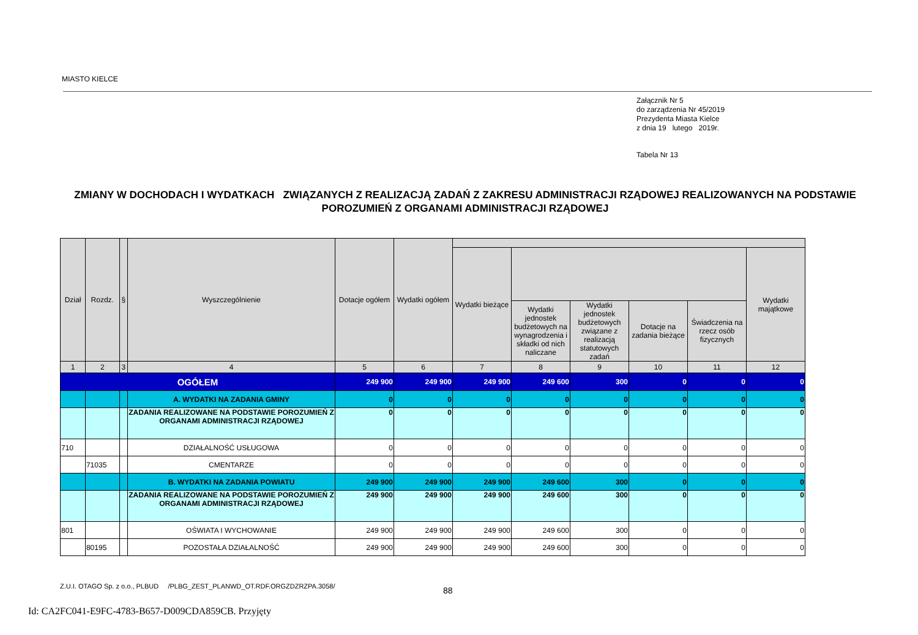MIASTO KIELCE
Załącznik Nr 5
do zarządzenia Nr 45/2019
Prezydenta Miasta Kielce
z dnia 19 lutego 2019r.
Tabela Nr 13
ZMIANY W DOCHODACH I WYDATKACH ZWIĄZANYCH Z REALIZACJĄ ZADAŃ Z ZAKRESU ADMINISTRACJI RZĄDOWEJ REALIZOWANYCH NA PODSTAWIE POROZUMIEŃ Z ORGANAMI ADMINISTRACJI RZĄDOWEJ
| Dział | Rozdz. | § | Wyszczególnienie | Dotacje ogółem | Wydatki ogółem | | | | | | |
| --- | --- | --- | --- | --- | --- | --- | --- | --- | --- | --- | --- |
| | | | | | | Wydatki bieżące | | | | | Wydatki majątkowe |
| | | | | | | | Wydatki jednostek budżetowych na wynagrodzenia i składki od nich naliczane | Wydatki jednostek budżetowych związane z realizacją statutowych zadań | Dotacje na zadania bieżące | Świadczenia na rzecz osób fizycznych | |
| 1 | 2 | 3 | 4 | 5 | 6 | 7 | 8 | 9 | 10 | 11 | 12 |
| OGÓŁEM | | | | 249 900 | 249 900 | 249 900 | 249 600 | 300 | 0 | 0 | 0 |
| | | | A. WYDATKI NA ZADANIA GMINY | 0 | 0 | 0 | 0 | 0 | 0 | 0 | 0 |
| | | | ZADANIA REALIZOWANE NA PODSTAWIE POROZUMIEŃ Z ORGANAMI ADMINISTRACJI RZĄDOWEJ | 0 | 0 | 0 | 0 | 0 | 0 | 0 | 0 |
| 710 | | | DZIAŁALNOŚĆ USŁUGOWA | 0 | 0 | 0 | 0 | 0 | 0 | 0 | 0 |
| | 71035 | | CMENTARZE | 0 | 0 | 0 | 0 | 0 | 0 | 0 | 0 |
| | | | B. WYDATKI NA ZADANIA POWIATU | 249 900 | 249 900 | 249 900 | 249 600 | 300 | 0 | 0 | 0 |
| | | | ZADANIA REALIZOWANE NA PODSTAWIE POROZUMIEŃ Z ORGANAMI ADMINISTRACJI RZĄDOWEJ | 249 900 | 249 900 | 249 900 | 249 600 | 300 | 0 | 0 | 0 |
| 801 | | | OŚWIATA I WYCHOWANIE | 249 900 | 249 900 | 249 900 | 249 600 | 300 | 0 | 0 | 0 |
| | 80195 | | POZOSTAŁA DZIAŁALNOŚĆ | 249 900 | 249 900 | 249 900 | 249 600 | 300 | 0 | 0 | 0 |
Z.U.I. OTAGO Sp. z o.o., PLBUD /PLBG_ZEST_PLANWD_OT.RDF.ORGZDZRZPA.3058/
88
Id: CA2FC041-E9FC-4783-B657-D009CDA859CB. Przyjęty